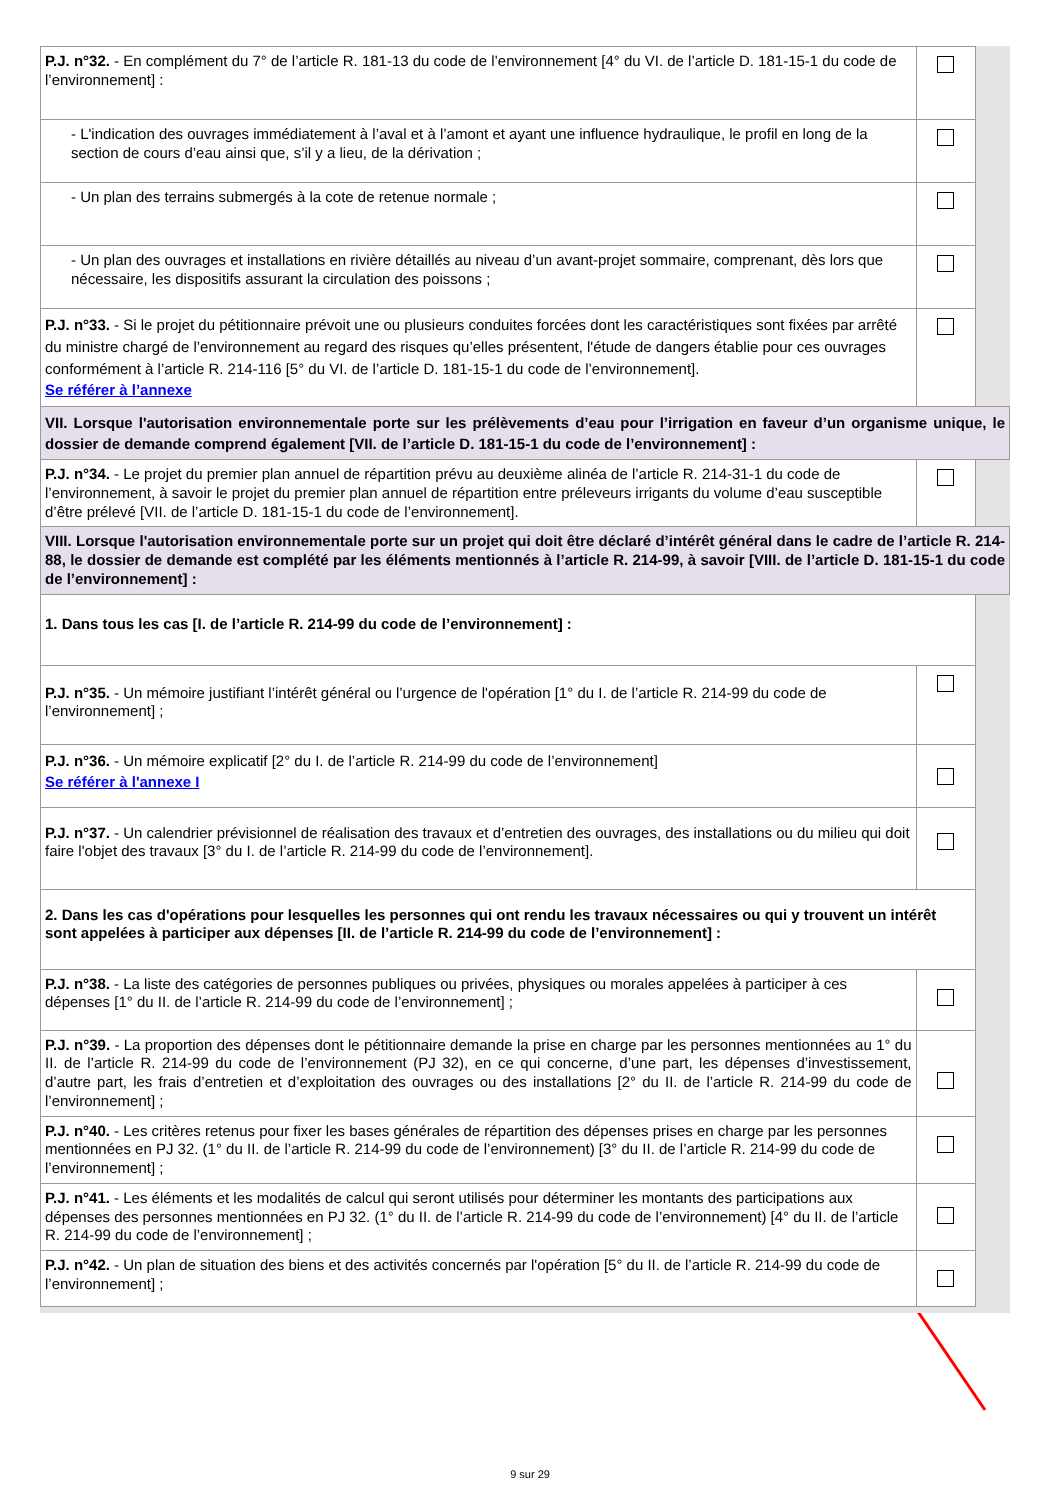| P.J. n°32. - En complément du 7° de l’article R. 181-13 du code de l’environnement [4° du VI. de l’article D. 181-15-1 du code de l’environnement] : | | |
| - L'indication des ouvrages immédiatement à l’aval et à l’amont et ayant une influence hydraulique, le profil en long de la section de cours d’eau ainsi que, s’il y a lieu, de la dérivation ; | | |
| - Un plan des terrains submergés à la cote de retenue normale ; | | |
| - Un plan des ouvrages et installations en rivière détaillés au niveau d’un avant-projet sommaire, comprenant, dès lors que nécessaire, les dispositifs assurant la circulation des poissons ; | | |
| P.J. n°33. - Si le projet du pétitionnaire prévoit une ou plusieurs conduites forcées dont les caractéristiques sont fixées par arrêté du ministre chargé de l’environnement au regard des risques qu’elles présentent, l'étude de dangers établie pour ces ouvrages conformément à l’article R. 214-116 [5° du VI. de l’article D. 181-15-1 du code de l’environnement]. Se référer à l’annexe | | |
| VII. Lorsque l'autorisation environnementale porte sur les prélèvements d’eau pour l’irrigation en faveur d’un organisme unique, le dossier de demande comprend également [VII. de l’article D. 181-15-1 du code de l’environnement] : | | |
| P.J. n°34. - Le projet du premier plan annuel de répartition prévu au deuxième alinéa de l’article R. 214-31-1 du code de l’environnement, à savoir le projet du premier plan annuel de répartition entre préleveurs irrigants du volume d’eau susceptible d’être prélevé [VII. de l’article D. 181-15-1 du code de l’environnement]. | | |
| VIII. Lorsque l'autorisation environnementale porte sur un projet qui doit être déclaré d’intérêt général dans le cadre de l’article R. 214-88, le dossier de demande est complété par les éléments mentionnés à l’article R. 214-99, à savoir [VIII. de l’article D. 181-15-1 du code de l’environnement] : | | |
| 1. Dans tous les cas [I. de l’article R. 214-99 du code de l’environnement] : | | |
| P.J. n°35. - Un mémoire justifiant l’intérêt général ou l’urgence de l'opération [1° du I. de l’article R. 214-99 du code de l’environnement] ; | | |
| P.J. n°36. - Un mémoire explicatif [2° du I. de l’article R. 214-99 du code de l’environnement] Se référer à l'annexe I | | |
| P.J. n°37. - Un calendrier prévisionnel de réalisation des travaux et d’entretien des ouvrages, des installations ou du milieu qui doit faire l'objet des travaux [3° du I. de l’article R. 214-99 du code de l’environnement]. | | |
| 2. Dans les cas d'opérations pour lesquelles les personnes qui ont rendu les travaux nécessaires ou qui y trouvent un intérêt sont appelées à participer aux dépenses [II. de l’article R. 214-99 du code de l’environnement] : | | |
| P.J. n°38. - La liste des catégories de personnes publiques ou privées, physiques ou morales appelées à participer à ces dépenses [1° du II. de l’article R. 214-99 du code de l’environnement] ; | | |
| P.J. n°39. - La proportion des dépenses dont le pétitionnaire demande la prise en charge par les personnes mentionnées au 1° du II. de l’article R. 214-99 du code de l’environnement (PJ 32), en ce qui concerne, d’une part, les dépenses d’investissement, d’autre part, les frais d’entretien et d’exploitation des ouvrages ou des installations [2° du II. de l’article R. 214-99 du code de l’environnement] ; | | |
| P.J. n°40. - Les critères retenus pour fixer les bases générales de répartition des dépenses prises en charge par les personnes mentionnées en PJ 32. (1° du II. de l’article R. 214-99 du code de l’environnement) [3° du II. de l’article R. 214-99 du code de l’environnement] ; | | |
| P.J. n°41. - Les éléments et les modalités de calcul qui seront utilisés pour déterminer les montants des participations aux dépenses des personnes mentionnées en PJ 32. (1° du II. de l’article R. 214-99 du code de l’environnement) [4° du II. de l’article R. 214-99 du code de l’environnement] ; | | |
| P.J. n°42. - Un plan de situation des biens et des activités concernés par l'opération [5° du II. de l’article R. 214-99 du code de l’environnement] ; | | |
9 sur 29